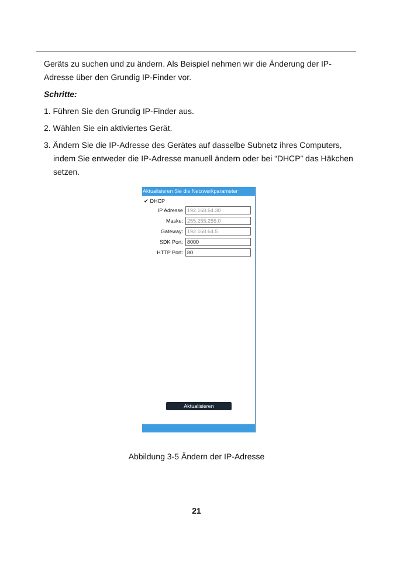Geräts zu suchen und zu ändern. Als Beispiel nehmen wir die Änderung der IP-Adresse über den Grundig IP-Finder vor.
Schritte:
1. Führen Sie den Grundig IP-Finder aus.
2. Wählen Sie ein aktiviertes Gerät.
3. Ändern Sie die IP-Adresse des Gerätes auf dasselbe Subnetz ihres Computers, indem Sie entweder die IP-Adresse manuell ändern oder bei “DHCP” das Häkchen setzen.
Aktualisieren Sie die Netzwerkparameter
✔ DHCP
IP Adresse 192.168.64.30
Maske: 255.255.255.0
Gateway: 192.168.64.5
SDK Port: 8000
HTTP Port: 80
Aktualisieren
Abbildung 3-5 Ändern der IP-Adresse
21